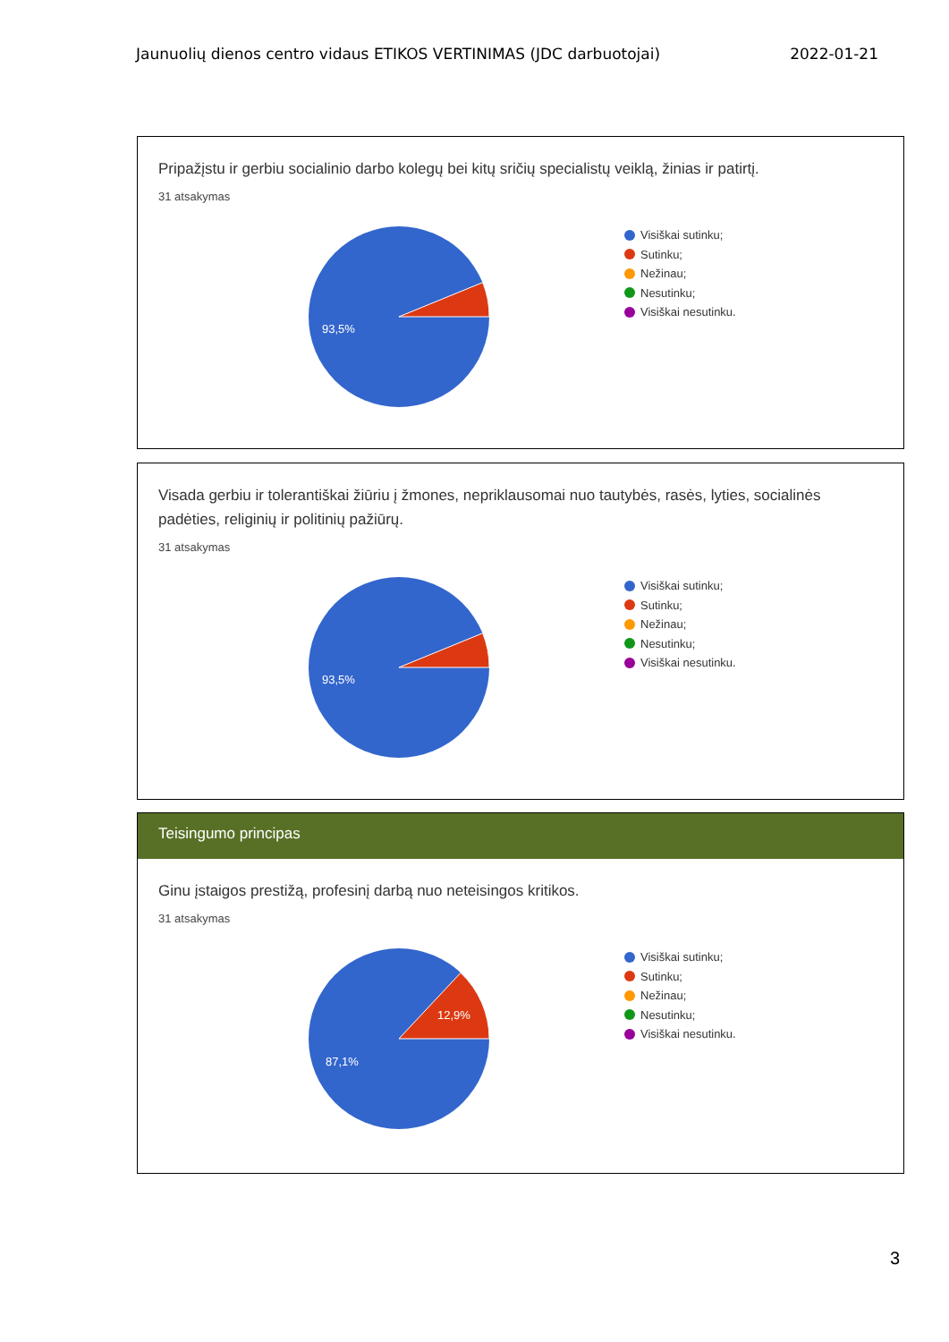Jaunuolių dienos centro vidaus ETIKOS VERTINIMAS (JDC darbuotojai) 2022-01-21
Pripažįstu ir gerbiu socialinio darbo kolegų bei kitų sričių specialistų veiklą, žinias ir patirtį.
31 atsakymas
93,5%
Visiškai sutinku;
Sutinku;
Nežinau;
Nesutinku;
Visiškai nesutinku.
Visada gerbiu ir tolerantiškai žiūriu į žmones, nepriklausomai nuo tautybės, rasės, lyties, socialinės padėties, religinių ir politinių pažiūrų.
31 atsakymas
93,5%
Visiškai sutinku;
Sutinku;
Nežinau;
Nesutinku;
Visiškai nesutinku.
Teisingumo principas
Ginu įstaigos prestižą, profesinį darbą nuo neteisingos kritikos.
31 atsakymas
12,9%
87,1%
Visiškai sutinku;
Sutinku;
Nežinau;
Nesutinku;
Visiškai nesutinku.
3